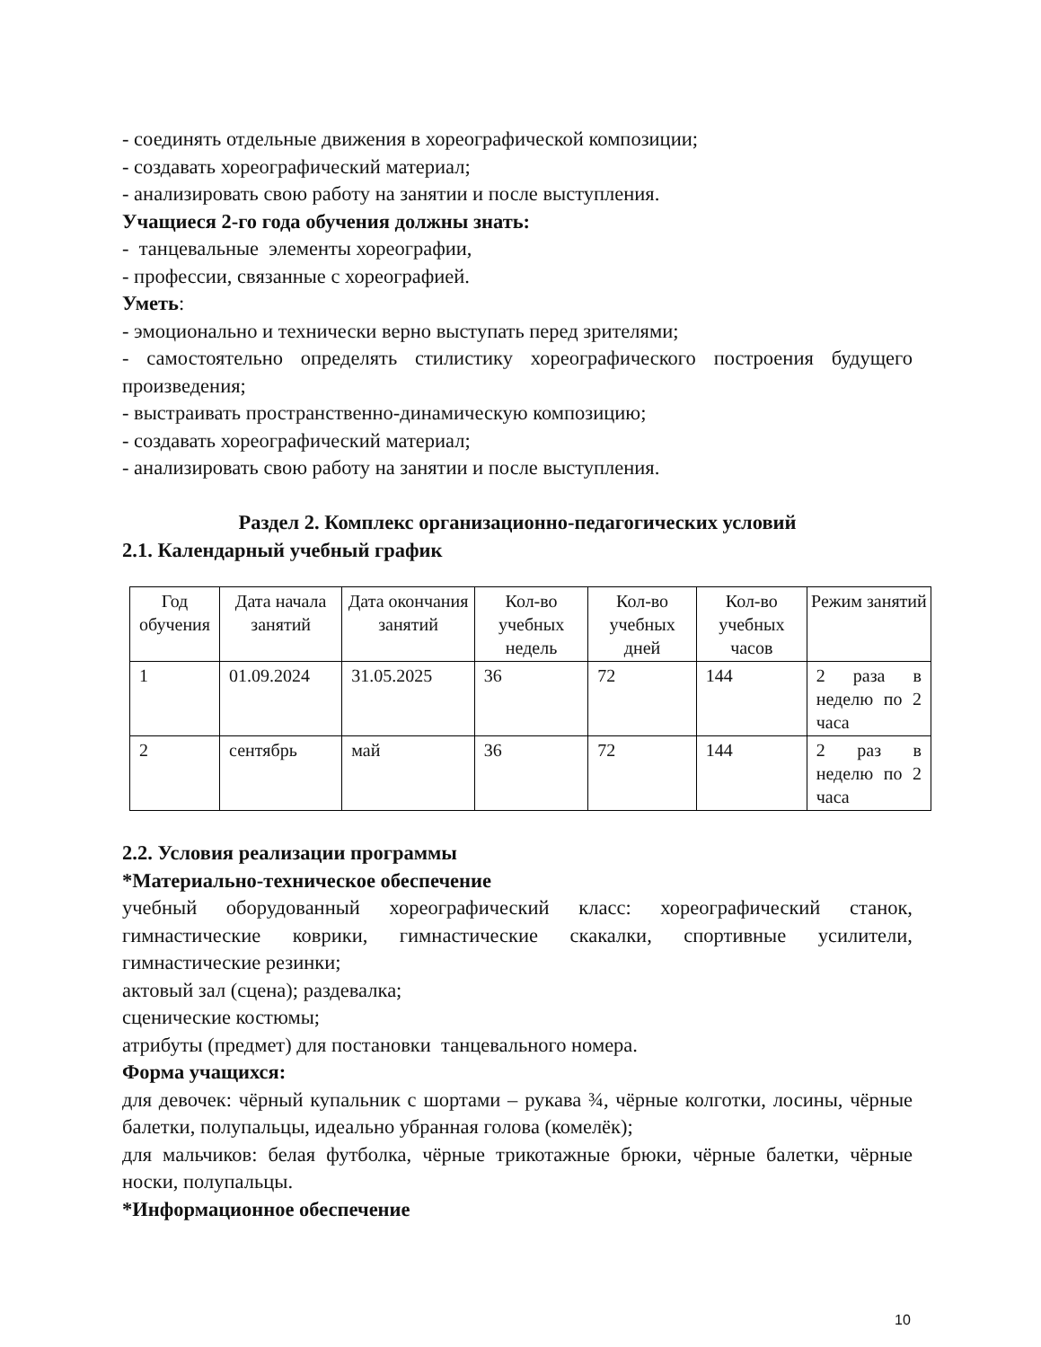- соединять отдельные движения в хореографической композиции;
- создавать хореографический материал;
- анализировать свою работу на занятии и после выступления.
Учащиеся 2-го года обучения должны знать:
- танцевальные элементы хореографии,
- профессии, связанные с хореографией.
Уметь:
- эмоционально и технически верно выступать перед зрителями;
- самостоятельно определять стилистику хореографического построения будущего произведения;
- выстраивать пространственно-динамическую композицию;
- создавать хореографический материал;
- анализировать свою работу на занятии и после выступления.
Раздел 2. Комплекс организационно-педагогических условий
2.1. Календарный учебный график
| Год обучения | Дата начала занятий | Дата окончания занятий | Кол-во учебных недель | Кол-во учебных дней | Кол-во учебных часов | Режим занятий |
| --- | --- | --- | --- | --- | --- | --- |
| 1 | 01.09.2024 | 31.05.2025 | 36 | 72 | 144 | 2 раза в неделю по 2 часа |
| 2 | сентябрь | май | 36 | 72 | 144 | 2 раз в неделю по 2 часа |
2.2. Условия реализации программы
*Материально-техническое обеспечение
учебный оборудованный хореографический класс: хореографический станок, гимнастические коврики, гимнастические скакалки, спортивные усилители, гимнастические резинки;
актовый зал (сцена); раздевалка;
сценические костюмы;
атрибуты (предмет) для постановки танцевального номера.
Форма учащихся:
для девочек: чёрный купальник с шортами – рукава ¾, чёрные колготки, лосины, чёрные балетки, полупальцы, идеально убранная голова (комелёк);
для мальчиков: белая футболка, чёрные трикотажные брюки, чёрные балетки, чёрные носки, полупальцы.
*Информационное обеспечение
10